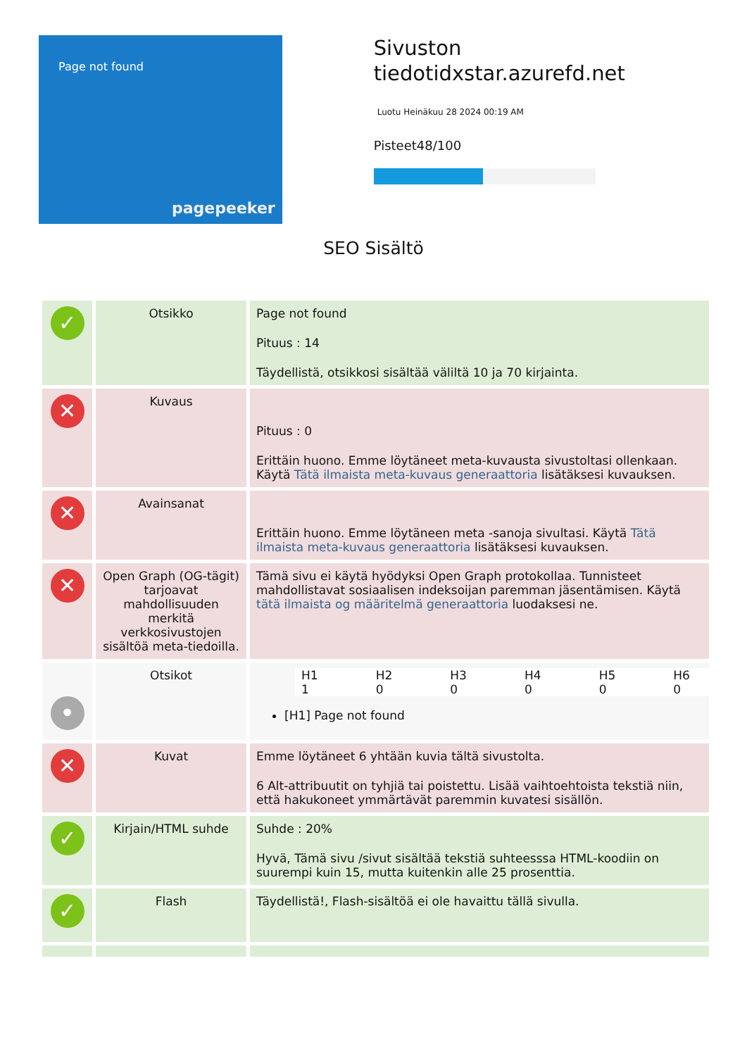Page not found
pagepeeker
Sivuston tiedotidxstar.azurefd.net
Luotu Heinäkuu 28 2024 00:19 AM
Pisteet48/100
SEO Sisältö
| ✓ | Otsikko | Page not found Pituus : 14 Täydellistä, otsikkosi sisältää väliltä 10 ja 70 kirjainta. |
| ✕ | Kuvaus | Pituus : 0 Erittäin huono. Emme löytäneet meta-kuvausta sivustoltasi ollenkaan. Käytä Tätä ilmaista meta-kuvaus generaattoria lisätäksesi kuvauksen. |
| ✕ | Avainsanat | Erittäin huono. Emme löytäneen meta -sanoja sivultasi. Käytä Tätä ilmaista meta-kuvaus generaattoria lisätäksesi kuvauksen. |
| ✕ | Open Graph (OG-tägit) tarjoavat mahdollisuuden merkitä verkkosivustojen sisältöä meta-tiedoilla. | Tämä sivu ei käytä hyödyksi Open Graph protokollaa. Tunnisteet mahdollistavat sosiaalisen indeksoijan paremman jäsentämisen. Käytä tätä ilmaista og määritelmä generaattoria luodaksesi ne. |
| • | Otsikot | / H1 1 / H2 0 / H3 0 / H4 0 / H5 0 / H6 0 / [H1] Page not found |
| ✕ | Kuvat | Emme löytäneet 6 yhtään kuvia tältä sivustolta. 6 Alt-attribuutit on tyhjiä tai poistettu. Lisää vaihtoehtoista tekstiä niin, että hakukoneet ymmärtävät paremmin kuvatesi sisällön. |
| ✓ | Kirjain/HTML suhde | Suhde : 20% Hyvä, Tämä sivu /sivut sisältää tekstiä suhteesssa HTML-koodiin on suurempi kuin 15, mutta kuitenkin alle 25 prosenttia. |
| ✓ | Flash | Täydellistä!, Flash-sisältöä ei ole havaittu tällä sivulla. |